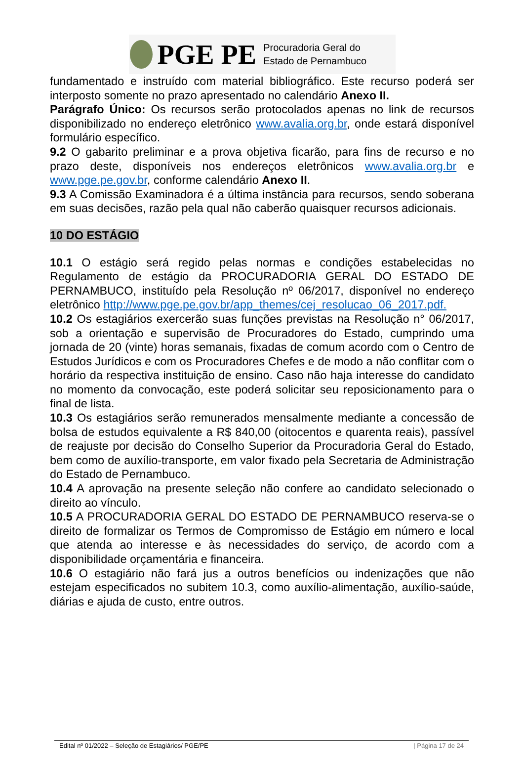PGE PE
Procuradoria Geral do
Estado de Pernambuco
fundamentado e instruído com material bibliográfico. Este recurso poderá ser interposto somente no prazo apresentado no calendário Anexo II.
Parágrafo Único: Os recursos serão protocolados apenas no link de recursos disponibilizado no endereço eletrônico www.avalia.org.br, onde estará disponível formulário específico.
9.2 O gabarito preliminar e a prova objetiva ficarão, para fins de recurso e no prazo deste, disponíveis nos endereços eletrônicos www.avalia.org.br e www.pge.pe.gov.br, conforme calendário Anexo II.
9.3 A Comissão Examinadora é a última instância para recursos, sendo soberana em suas decisões, razão pela qual não caberão quaisquer recursos adicionais.
10 DO ESTÁGIO
10.1 O estágio será regido pelas normas e condições estabelecidas no Regulamento de estágio da PROCURADORIA GERAL DO ESTADO DE PERNAMBUCO, instituído pela Resolução nº 06/2017, disponível no endereço eletrônico http://www.pge.pe.gov.br/app_themes/cej_resolucao_06_2017.pdf.
10.2 Os estagiários exercerão suas funções previstas na Resolução n° 06/2017, sob a orientação e supervisão de Procuradores do Estado, cumprindo uma jornada de 20 (vinte) horas semanais, fixadas de comum acordo com o Centro de Estudos Jurídicos e com os Procuradores Chefes e de modo a não conflitar com o horário da respectiva instituição de ensino. Caso não haja interesse do candidato no momento da convocação, este poderá solicitar seu reposicionamento para o final de lista.
10.3 Os estagiários serão remunerados mensalmente mediante a concessão de bolsa de estudos equivalente a R$ 840,00 (oitocentos e quarenta reais), passível de reajuste por decisão do Conselho Superior da Procuradoria Geral do Estado, bem como de auxílio-transporte, em valor fixado pela Secretaria de Administração do Estado de Pernambuco.
10.4 A aprovação na presente seleção não confere ao candidato selecionado o direito ao vínculo.
10.5 A PROCURADORIA GERAL DO ESTADO DE PERNAMBUCO reserva-se o direito de formalizar os Termos de Compromisso de Estágio em número e local que atenda ao interesse e às necessidades do serviço, de acordo com a disponibilidade orçamentária e financeira.
10.6 O estagiário não fará jus a outros benefícios ou indenizações que não estejam especificados no subitem 10.3, como auxílio-alimentação, auxílio-saúde, diárias e ajuda de custo, entre outros.
Edital nº 01/2022 – Seleção de Estagiários/ PGE/PE | Página 17 de 24